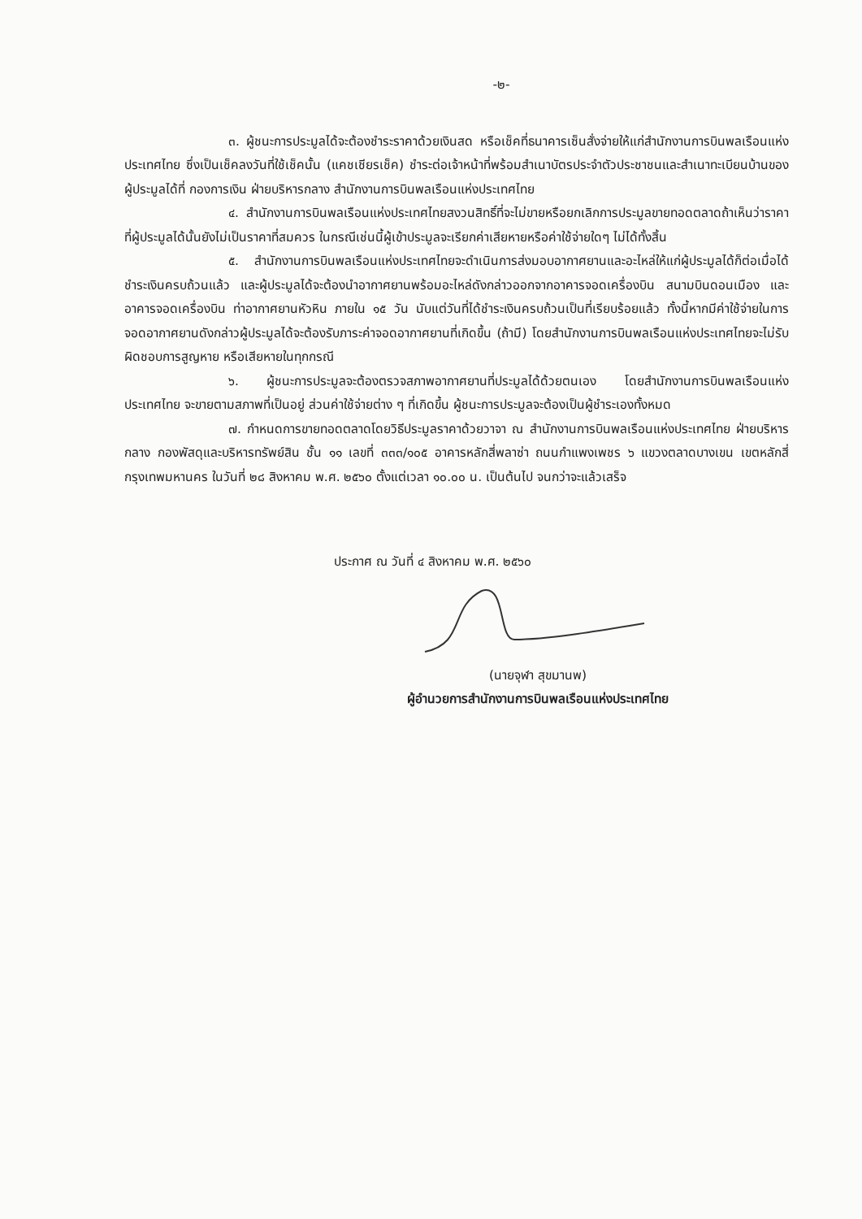-๒-
๓. ผู้ชนะการประมูลได้จะต้องชำระราคาด้วยเงินสด หรือเช็คที่ธนาคารเซ็นสั่งจ่ายให้แก่สำนักงานการบินพลเรือนแห่งประเทศไทย ซึ่งเป็นเช็คลงวันที่ใช้เช็คนั้น (แคชเชียรเช็ค) ชำระต่อเจ้าหน้าที่พร้อมสำเนาบัตรประจำตัวประชาชนและสำเนาทะเบียนบ้านของผู้ประมูลได้ที่ กองการเงิน ฝ่ายบริหารกลาง สำนักงานการบินพลเรือนแห่งประเทศไทย
๔. สำนักงานการบินพลเรือนแห่งประเทศไทยสงวนสิทธิ์ที่จะไม่ขายหรือยกเลิกการประมูลขายทอดตลาดถ้าเห็นว่าราคาที่ผู้ประมูลได้นั้นยังไม่เป็นราคาที่สมควร ในกรณีเช่นนี้ผู้เข้าประมูลจะเรียกค่าเสียหายหรือค่าใช้จ่ายใดๆ ไม่ได้ทั้งสิ้น
๕. สำนักงานการบินพลเรือนแห่งประเทศไทยจะดำเนินการส่งมอบอากาศยานและอะไหล่ให้แก่ผู้ประมูลได้ก็ต่อเมื่อได้ชำระเงินครบถ้วนแล้ว และผู้ประมูลได้จะต้องนำอากาศยานพร้อมอะไหล่ดังกล่าวออกจากอาคารจอดเครื่องบิน สนามบินดอนเมือง และอาคารจอดเครื่องบิน ท่าอากาศยานหัวหิน ภายใน ๑๕ วัน นับแต่วันที่ได้ชำระเงินครบถ้วนเป็นที่เรียบร้อยแล้ว ทั้งนี้หากมีค่าใช้จ่ายในการจอดอากาศยานดังกล่าวผู้ประมูลได้จะต้องรับภาระค่าจอดอากาศยานที่เกิดขึ้น (ถ้ามี) โดยสำนักงานการบินพลเรือนแห่งประเทศไทยจะไม่รับผิดชอบการสูญหาย หรือเสียหายในทุกกรณี
๖. ผู้ชนะการประมูลจะต้องตรวจสภาพอากาศยานที่ประมูลได้ด้วยตนเอง โดยสำนักงานการบินพลเรือนแห่งประเทศไทย จะขายตามสภาพที่เป็นอยู่ ส่วนค่าใช้จ่ายต่าง ๆ ที่เกิดขึ้น ผู้ชนะการประมูลจะต้องเป็นผู้ชำระเองทั้งหมด
๗. กำหนดการขายทอดตลาดโดยวิธีประมูลราคาด้วยวาจา ณ สำนักงานการบินพลเรือนแห่งประเทศไทย ฝ่ายบริหารกลาง กองพัสดุและบริหารทรัพย์สิน ชั้น ๑๑ เลขที่ ๓๓๓/๑๐๕ อาคารหลักสี่พลาซ่า ถนนกำแพงเพชร ๖ แขวงตลาดบางเขน เขตหลักสี่ กรุงเทพมหานคร ในวันที่ ๒๘ สิงหาคม พ.ศ. ๒๕๖๐ ตั้งแต่เวลา ๑๐.๐๐ น. เป็นต้นไป จนกว่าจะแล้วเสร็จ
ประกาศ ณ วันที่ ๔ สิงหาคม พ.ศ. ๒๕๖๐
(นายจุฬา สุขมานพ)
ผู้อำนวยการสำนักงานการบินพลเรือนแห่งประเทศไทย